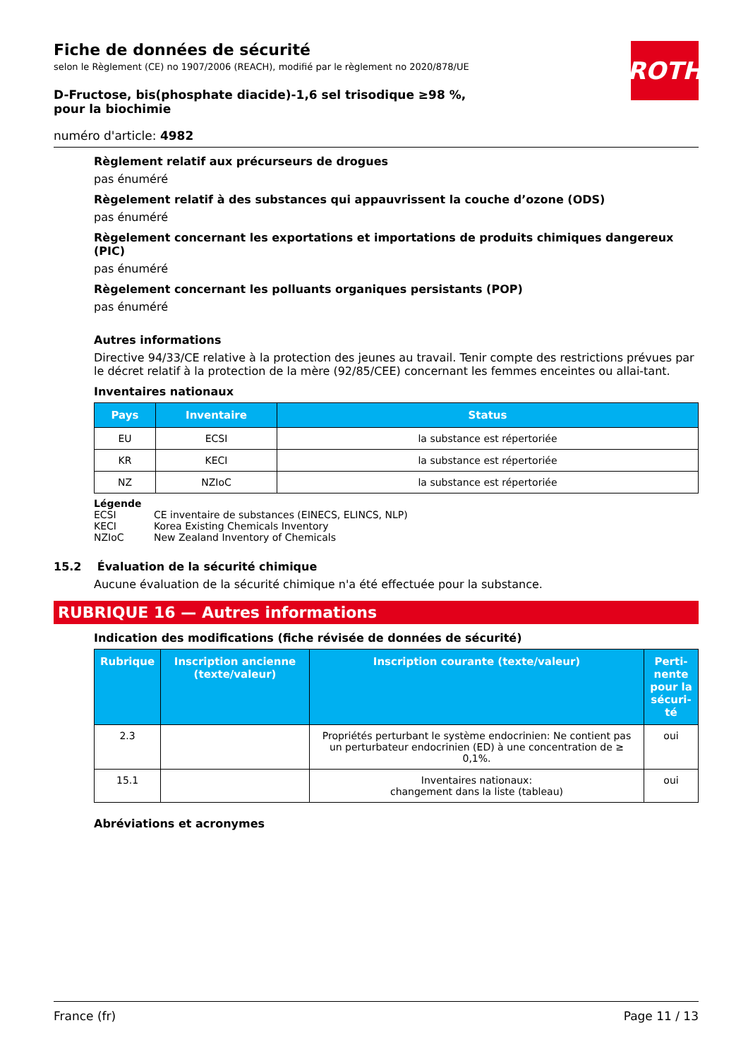ROTH
Fiche de données de sécurité
selon le Règlement (CE) no 1907/2006 (REACH), modifié par le règlement no 2020/878/UE
D-Fructose, bis(phosphate diacide)-1,6 sel trisodique ≥98 %, pour la biochimie
numéro d'article: 4982
Règlement relatif aux précurseurs de drogues
pas énuméré
Règelement relatif à des substances qui appauvrissent la couche d’ozone (ODS)
pas énuméré
Règelement concernant les exportations et importations de produits chimiques dangereux (PIC)
pas énuméré
Règelement concernant les polluants organiques persistants (POP)
pas énuméré
Autres informations
Directive 94/33/CE relative à la protection des jeunes au travail. Tenir compte des restrictions prévues par le décret relatif à la protection de la mère (92/85/CEE) concernant les femmes enceintes ou allai-tant.
Inventaires nationaux
| Pays | Inventaire | Status |
| --- | --- | --- |
| EU | ECSI | la substance est répertoriée |
| KR | KECI | la substance est répertoriée |
| NZ | NZIoC | la substance est répertoriée |
| Légende | |
| ECSI | CE inventaire de substances (EINECS, ELINCS, NLP) |
| KECI | Korea Existing Chemicals Inventory |
| NZIoC | New Zealand Inventory of Chemicals |
15.2 Évaluation de la sécurité chimique
Aucune évaluation de la sécurité chimique n'a été effectuée pour la substance.
RUBRIQUE 16 — Autres informations
Indication des modifications (fiche révisée de données de sécurité)
| Rubrique | Inscription ancienne (texte/valeur) | Inscription courante (texte/valeur) | Perti-nente pour la sécuri-té |
| --- | --- | --- | --- |
| 2.3 | | Propriétés perturbant le système endocrinien: Ne contient pas un perturbateur endocrinien (ED) à une concentration de ≥ 0,1%. | oui |
| 15.1 | | Inventaires nationaux: changement dans la liste (tableau) | oui |
Abréviations et acronymes
France (fr) Page 11 / 13